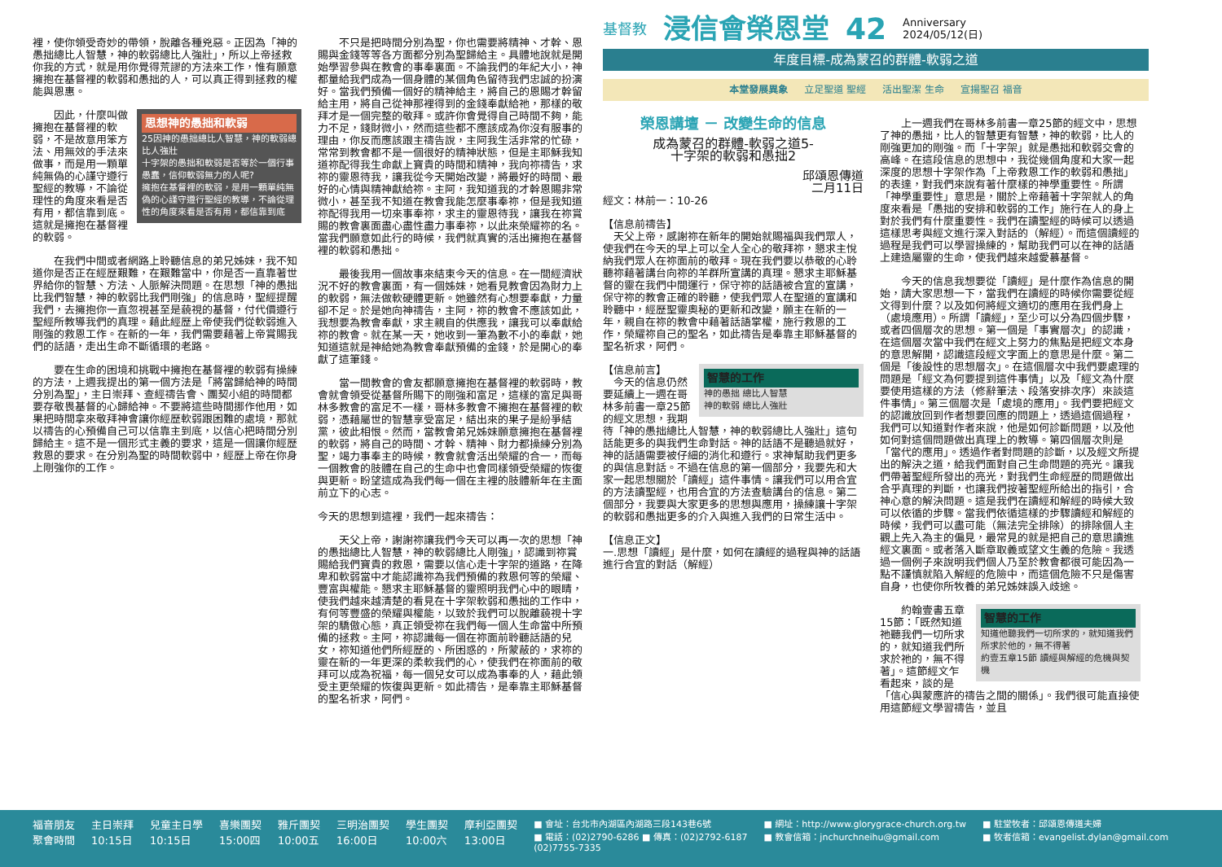裡，使你領受奇妙的帶領，脫離各種兇惡。正因為「神的愚拙總比人智慧，神的軟弱總比人強壯」，所以上帝拯救你我的方式，就是用你覺得荒謬的方法來工作，惟有願意擁抱在基督裡的軟弱和愚拙的人，可以真正得到拯救的權能與恩惠。
思想神的愚拙和軟弱
25因神的愚拙總比人智慧，神的軟弱總比人強壯
十字架的愚拙和軟弱是否等於一個行事愚蠢，信仰軟弱無力的人呢?
擁抱在基督裡的軟弱，是用一顆單純無偽的心謹守遵行聖經的教導，不論從理性的角度來看是否有用，都信靠到底
因此，什麼叫做擁抱在基督裡的軟弱，不是故意用笨方法、用無效的手法來做事，而是用一顆單純無偽的心謹守遵行聖經的教導，不論從理性的角度來看是否有用，都信靠到底。這就是擁抱在基督裡的軟弱。
在我們中間或者網路上聆聽信息的弟兄姊妹，我不知道你是否正在經歷艱難，在艱難當中，你是否一直靠著世界給你的智慧、方法、人脈解決問題。在思想「神的愚拙比我們智慧，神的軟弱比我們剛強」的信息時，聖經提醒我們，去擁抱你一直忽視甚至是藐視的基督，付代價遵行聖經所教導我們的真理。藉此經歷上帝使我們從軟弱進入剛強的救恩工作。在新的一年，我們需要藉著上帝賞賜我們的話語，走出生命不斷循環的老路。
要在生命的困境和挑戰中擁抱在基督裡的軟弱有操練的方法，上週我提出的第一個方法是「將當歸給神的時間分別為聖」，主日崇拜、查經禱告會、團契小組的時間都要存敬畏基督的心歸給神。不要將這些時間挪作他用，如果把時間拿來敬拜神會讓你經歷軟弱跟困難的處境，那就以禱告的心預備自己可以信靠主到底，以信心把時間分別歸給主。這不是一個形式主義的要求，這是一個讓你經歷救恩的要求。在分別為聖的時間軟弱中，經歷上帝在你身上剛強你的工作。
不只是把時間分別為聖，你也需要將精神、才幹、恩賜與金錢等等各方面都分別為聖歸給主。具體地說就是開始學習參與在教會的事奉裏面。不論我們的年紀大小，神都量給我們成為一個身體的某個角色留待我們忠誠的扮演好。當我們預備一個好的精神給主，將自己的恩賜才幹留給主用，將自己從神那裡得到的金錢奉獻給祂，那樣的敬拜才是一個完整的敬拜。或許你會覺得自己時間不夠，能力不足，錢財微小，然而這些都不應該成為你沒有服事的理由，你反而應該跟主禱告說，主阿我生活非常的忙碌，常常到教會都不是一個很好的精神狀態，但是主耶穌我知道祢配得我生命獻上寶貴的時間和精神，我向祢禱告，求祢的靈恩待我，讓我從今天開始改變，將最好的時間、最好的心情與精神獻給祢。主阿，我知道我的才幹恩賜非常微小，甚至我不知道在教會我能怎麼事奉祢，但是我知道祢配得我用一切來事奉祢，求主的靈恩待我，讓我在祢賞賜的教會裏面盡心盡性盡力事奉祢，以此來榮耀祢的名。當我們願意如此行的時候，我們就真實的活出擁抱在基督裡的軟弱和愚拙。
最後我用一個故事來結束今天的信息。在一間經濟狀況不好的教會裏面，有一個姊妹，她看見教會因為財力上的軟弱，無法做軟硬體更新。她雖然有心想要奉獻，力量卻不足。於是她向神禱告，主阿，祢的教會不應該如此，我想要為教會奉獻，求主親自的供應我，讓我可以奉獻給祢的教會。就在某一天，她收到一筆為數不小的奉獻，她知道這就是神給她為教會奉獻預備的金錢，於是開心的奉獻了這筆錢。
當一間教會的會友都願意擁抱在基督裡的軟弱時，教會就會領受從基督所賜下的剛強和富足，這樣的富足與哥林多教會的富足不一樣，哥林多教會不擁抱在基督裡的軟弱，憑藉屬世的智慧享受富足，結出來的果子是紛爭結黨，彼此相恨。然而，當教會弟兄姊妹願意擁抱在基督裡的軟弱，將自己的時間、才幹、精神、財力都操練分別為聖，竭力事奉主的時候，教會就會活出榮耀的合一，而每一個教會的肢體在自己的生命中也會同樣領受榮耀的恢復與更新。盼望這成為我們每一個在主裡的肢體新年在主面前立下的心志。
今天的思想到這裡，我們一起來禱告：
天父上帝，謝謝祢讓我們今天可以再一次的思想「神的愚拙總比人智慧，神的軟弱總比人剛強」，認識到祢賞賜給我們寶貴的救恩，需要以信心走十字架的道路，在降卑和軟弱當中才能認識祢為我們預備的救恩何等的榮耀、豐富與權能。懇求主耶穌基督的靈照明我們心中的眼睛，使我們越來越清楚的看見在十字架軟弱和愚拙的工作中，有何等豐盛的榮耀與權能，以致於我們可以脫離藐視十字架的驕傲心態，真正領受祢在我們每一個人生命當中所預備的拯救。主阿，祢認識每一個在祢面前聆聽話語的兒女，祢知道他們所經歷的、所困惑的，所蒙蔽的，求祢的靈在新的一年更深的柔軟我們的心，使我們在祢面前的敬拜可以成為祝福，每一個兒女可以成為事奉的人，藉此領受主更榮耀的恢復與更新。如此禱告，是奉靠主耶穌基督的聖名祈求，阿們。
基督教 浸信會榮恩堂 42 Anniversary
2024/05/12(日)
年度目標-成為蒙召的群體-軟弱之道
本堂發展異象 立足聖道 聖經 活出聖潔 生命 宣揚聖召 福音
榮恩講壇 － 改變生命的信息
成為蒙召的群體-軟弱之道5-
十字架的軟弱和愚拙2
邱頌恩傳道
二月11日
經文：林前一：10-26
【信息前禱告】
　天父上帝，感謝祢在新年的開始就賜福與我們眾人，使我們在今天的早上可以全人全心的敬拜祢，懇求主悅納我們眾人在祢面前的敬拜。現在我們要以恭敬的心聆聽祢藉著講台向祢的羊群所宣講的真理。懇求主耶穌基督的靈在我們中間運行，保守祢的話語被合宜的宣講，保守祢的教會正確的聆聽，使我們眾人在聖道的宣講和聆聽中，經歷聖靈奧秘的更新和改變，願主在新的一年，親自在祢的教會中藉著話語掌權，施行救恩的工作，榮耀祢自己的聖名，如此禱告是奉靠主耶穌基督的聖名祈求，阿們。
智慧的工作
神的愚拙 總比人智慧
神的軟弱 總比人強壯
【信息前言】
　今天的信息仍然要延續上一週在哥林多前書一章25節的經文思想，我期待「神的愚拙總比人智慧，神的軟弱總比人強壯」這句話能更多的與我們生命對話。神的話語不是聽過就好，神的話語需要被仔細的消化和遵行。求神幫助我們更多的與信息對話。不過在信息的第一個部分，我要先和大家一起思想關於「讀經」這件事情。讓我們可以用合宜的方法讀聖經，也用合宜的方法查驗講台的信息。第二個部分，我要與大家更多的思想與應用，操練讓十字架的軟弱和愚拙更多的介入與進入我們的日常生活中。
【信息正文】
一.思想「讀經」是什麼，如何在讀經的過程與神的話語進行合宜的對話（解經）
上一週我們在哥林多前書一章25節的經文中，思想了神的愚拙，比人的智慧更有智慧，神的軟弱，比人的剛強更加的剛強。而「十字架」就是愚拙和軟弱交會的高峰。在這段信息的思想中，我從幾個角度和大家一起深度的思想十字架作為「上帝救恩工作的軟弱和愚拙」的表達，對我們來說有著什麼樣的神學重要性。所謂「神學重要性」意思是，關於上帝藉著十字架就人的角度來看是「愚拙的安排和軟弱的工作」施行在人的身上對於我們有什麼重要性。我們在讀聖經的時候可以透過這樣思考與經文進行深入對話的（解經）。而這個讀經的過程是我們可以學習操練的，幫助我們可以在神的話語上建造屬靈的生命，使我們越來越愛慕基督。
今天的信息我想要從「讀經」是什麼作為信息的開始，請大家思想一下，當我們在讀經的時候你需要從經文得到什麼？以及如何將經文適切的應用在我們身上（處境應用）。所謂「讀經」，至少可以分為四個步驟，或者四個層次的思想。第一個是「事實層次」的認識，在這個層次當中我們在經文上努力的焦點是把經文本身的意思解開，認識這段經文字面上的意思是什麼。第二個是「後設性的思想層次」。在這個層次中我們要處理的問題是「經文為何要提到這件事情」以及「經文為什麼要使用這樣的方法（修辭筆法、段落安排次序）來談這件事情」。第三個層次是「處境的應用」。我們要把經文的認識放回到作者想要回應的問題上，透過這個過程，我們可以知道對作者來說，他是如何診斷問題，以及他如何對這個問題做出真理上的教導。第四個層次則是「當代的應用」。透過作者對問題的診斷，以及經文所提出的解決之道，給我們面對自己生命問題的亮光。讓我們帶著聖經所發出的亮光，對我們生命經歷的問題做出合乎真理的判斷，也讓我們按著聖經所給出的指引，合神心意的解決問題。這是我們在讀經和解經的時候大致可以依循的步驟。當我們依循這樣的步驟讀經和解經的時候，我們可以盡可能（無法完全排除）的排除個人主觀上先入為主的偏見，最常見的就是把自己的意思讀進經文裏面。或者落入斷章取義或望文生義的危險。我透過一個例子來說明我們個人乃至於教會都很可能因為一點不謹慎就陷入解經的危險中，而這個危險不只是傷害自身，也使你所牧養的弟兄姊妹誤入歧途。
智慧的工作
知道他聽我們一切所求的，就知道我們所求於他的，無不得著
約壹五章15節 讀經與解經的危機與契機
約翰壹書五章15節：「既然知道祂聽我們一切所求的，就知道我們所求於祂的，無不得著」。這節經文乍看起來，談的是「信心與蒙應許的禱告之間的關係」。我們很可能直接使用這節經文學習禱告，並且
福音朋友
聚會時間
主日崇拜
10:15日
兒童主日學
10:15日
喜樂團契
15:00四
雅斤團契
10:00五
三明治團契
16:00日
學生團契
10:00六
摩利亞團契
13:00日
■ 會址：台北市內湖區內湖路三段143巷6號
■ 電話：(02)2790-6286 ■ 傳真：(02)2792-6187
(02)7755-7335
■ 網址：http://www.glorygrace-church.org.tw
■ 教會信箱：jnchurchneihu@gmail.com
■ 駐堂牧者：邱頌恩傳道夫婦
■ 牧者信箱：evangelist.dylan@gmail.com